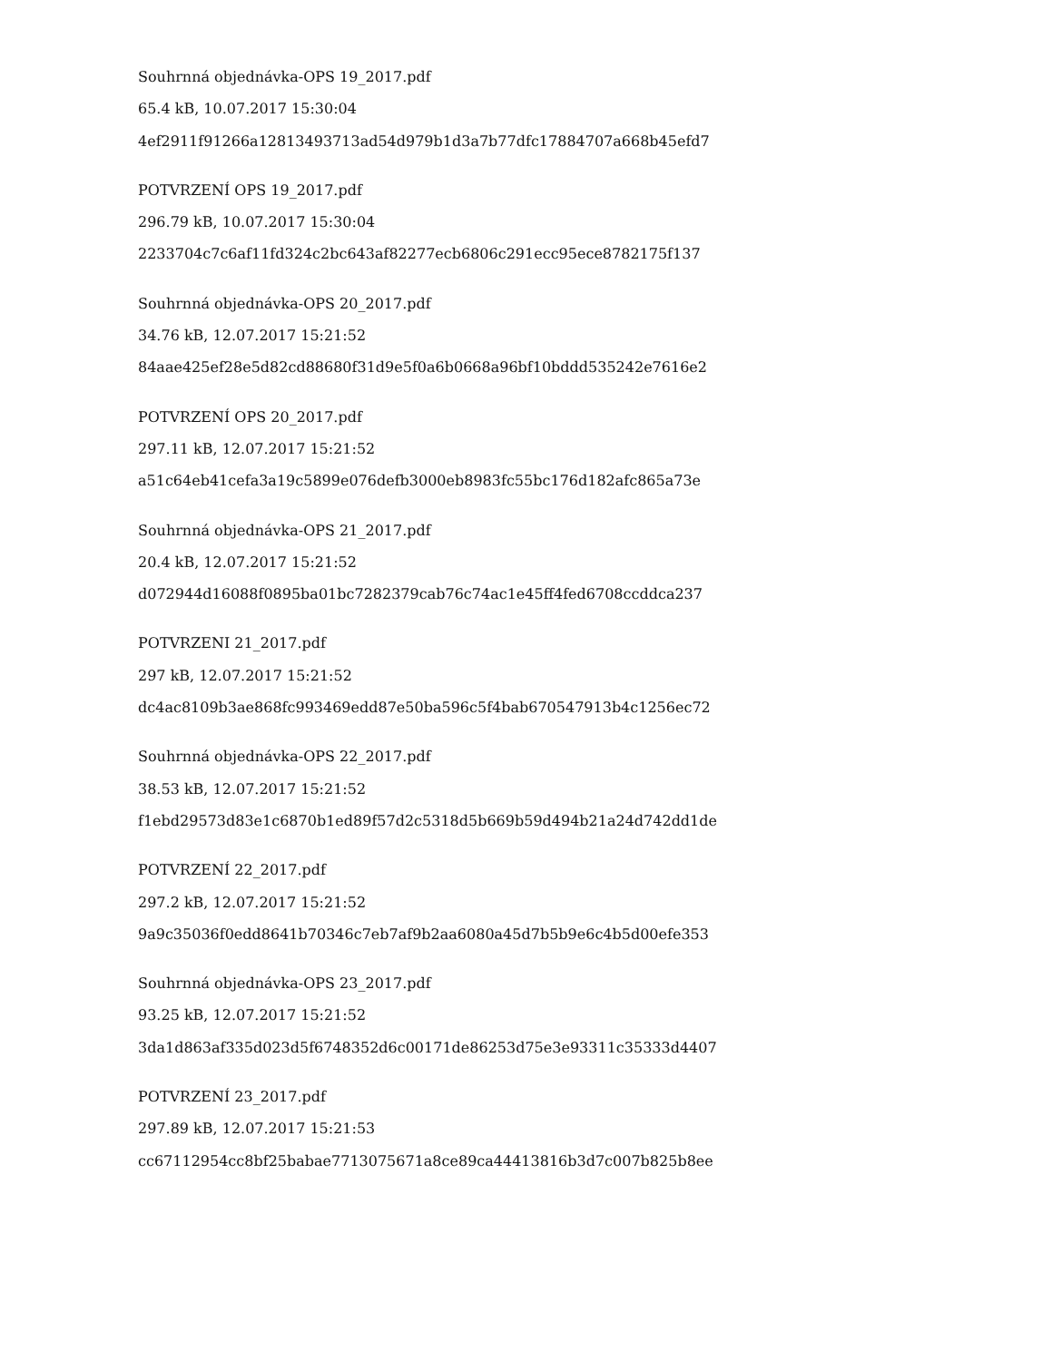Souhrnná objednávka-OPS 19_2017.pdf
65.4 kB, 10.07.2017 15:30:04
4ef2911f91266a12813493713ad54d979b1d3a7b77dfc17884707a668b45efd7
POTVRZENÍ OPS 19_2017.pdf
296.79 kB, 10.07.2017 15:30:04
2233704c7c6af11fd324c2bc643af82277ecb6806c291ecc95ece8782175f137
Souhrnná objednávka-OPS 20_2017.pdf
34.76 kB, 12.07.2017 15:21:52
84aae425ef28e5d82cd88680f31d9e5f0a6b0668a96bf10bddd535242e7616e2
POTVRZENÍ OPS 20_2017.pdf
297.11 kB, 12.07.2017 15:21:52
a51c64eb41cefa3a19c5899e076defb3000eb8983fc55bc176d182afc865a73e
Souhrnná objednávka-OPS 21_2017.pdf
20.4 kB, 12.07.2017 15:21:52
d072944d16088f0895ba01bc7282379cab76c74ac1e45ff4fed6708ccddca237
POTVRZENI 21_2017.pdf
297 kB, 12.07.2017 15:21:52
dc4ac8109b3ae868fc993469edd87e50ba596c5f4bab670547913b4c1256ec72
Souhrnná objednávka-OPS 22_2017.pdf
38.53 kB, 12.07.2017 15:21:52
f1ebd29573d83e1c6870b1ed89f57d2c5318d5b669b59d494b21a24d742dd1de
POTVRZENÍ 22_2017.pdf
297.2 kB, 12.07.2017 15:21:52
9a9c35036f0edd8641b70346c7eb7af9b2aa6080a45d7b5b9e6c4b5d00efe353
Souhrnná objednávka-OPS 23_2017.pdf
93.25 kB, 12.07.2017 15:21:52
3da1d863af335d023d5f6748352d6c00171de86253d75e3e93311c35333d4407
POTVRZENÍ 23_2017.pdf
297.89 kB, 12.07.2017 15:21:53
cc67112954cc8bf25babae7713075671a8ce89ca44413816b3d7c007b825b8ee